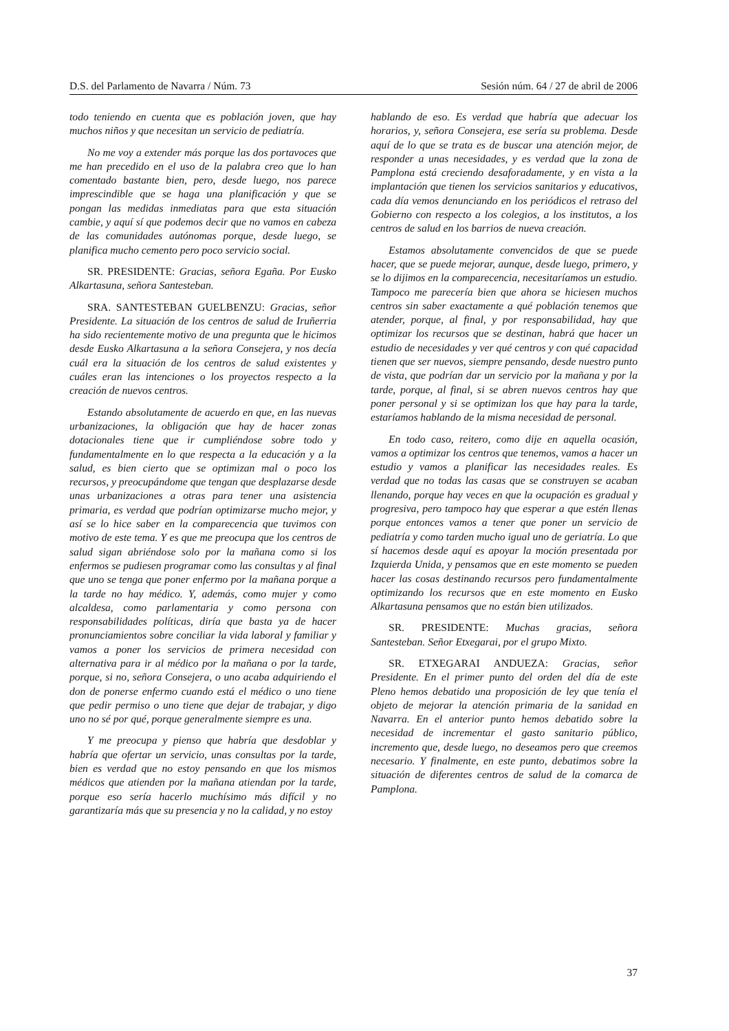D.S. del Parlamento de Navarra / Núm. 73 Sesión núm. 64 / 27 de abril de 2006
todo teniendo en cuenta que es población joven, que hay muchos niños y que necesitan un servicio de pediatría.
No me voy a extender más porque las dos portavoces que me han precedido en el uso de la palabra creo que lo han comentado bastante bien, pero, desde luego, nos parece imprescindible que se haga una planificación y que se pongan las medidas inmediatas para que esta situación cambie, y aquí sí que podemos decir que no vamos en cabeza de las comunidades autónomas porque, desde luego, se planifica mucho cemento pero poco servicio social.
SR. PRESIDENTE: Gracias, señora Egaña. Por Eusko Alkartasuna, señora Santesteban.
SRA. SANTESTEBAN GUELBENZU: Gracias, señor Presidente. La situación de los centros de salud de Iruñerria ha sido recientemente motivo de una pregunta que le hicimos desde Eusko Alkartasuna a la señora Consejera, y nos decía cuál era la situación de los centros de salud existentes y cuáles eran las intenciones o los proyectos respecto a la creación de nuevos centros.
Estando absolutamente de acuerdo en que, en las nuevas urbanizaciones, la obligación que hay de hacer zonas dotacionales tiene que ir cumpliéndose sobre todo y fundamentalmente en lo que respecta a la educación y a la salud, es bien cierto que se optimizan mal o poco los recursos, y preocupándome que tengan que desplazarse desde unas urbanizaciones a otras para tener una asistencia primaria, es verdad que podrían optimizarse mucho mejor, y así se lo hice saber en la comparecencia que tuvimos con motivo de este tema. Y es que me preocupa que los centros de salud sigan abriéndose solo por la mañana como si los enfermos se pudiesen programar como las consultas y al final que uno se tenga que poner enfermo por la mañana porque a la tarde no hay médico. Y, además, como mujer y como alcaldesa, como parlamentaria y como persona con responsabilidades políticas, diría que basta ya de hacer pronunciamientos sobre conciliar la vida laboral y familiar y vamos a poner los servicios de primera necesidad con alternativa para ir al médico por la mañana o por la tarde, porque, si no, señora Consejera, o uno acaba adquiriendo el don de ponerse enfermo cuando está el médico o uno tiene que pedir permiso o uno tiene que dejar de trabajar, y digo uno no sé por qué, porque generalmente siempre es una.
Y me preocupa y pienso que habría que desdoblar y habría que ofertar un servicio, unas consultas por la tarde, bien es verdad que no estoy pensando en que los mismos médicos que atienden por la mañana atiendan por la tarde, porque eso sería hacerlo muchísimo más difícil y no garantizaría más que su presencia y no la calidad, y no estoy
hablando de eso. Es verdad que habría que adecuar los horarios, y, señora Consejera, ese sería su problema. Desde aquí de lo que se trata es de buscar una atención mejor, de responder a unas necesidades, y es verdad que la zona de Pamplona está creciendo desaforadamente, y en vista a la implantación que tienen los servicios sanitarios y educativos, cada día vemos denunciando en los periódicos el retraso del Gobierno con respecto a los colegios, a los institutos, a los centros de salud en los barrios de nueva creación.
Estamos absolutamente convencidos de que se puede hacer, que se puede mejorar, aunque, desde luego, primero, y se lo dijimos en la comparecencia, necesitaríamos un estudio. Tampoco me parecería bien que ahora se hiciesen muchos centros sin saber exactamente a qué población tenemos que atender, porque, al final, y por responsabilidad, hay que optimizar los recursos que se destinan, habrá que hacer un estudio de necesidades y ver qué centros y con qué capacidad tienen que ser nuevos, siempre pensando, desde nuestro punto de vista, que podrían dar un servicio por la mañana y por la tarde, porque, al final, si se abren nuevos centros hay que poner personal y si se optimizan los que hay para la tarde, estaríamos hablando de la misma necesidad de personal.
En todo caso, reitero, como dije en aquella ocasión, vamos a optimizar los centros que tenemos, vamos a hacer un estudio y vamos a planificar las necesidades reales. Es verdad que no todas las casas que se construyen se acaban llenando, porque hay veces en que la ocupación es gradual y progresiva, pero tampoco hay que esperar a que estén llenas porque entonces vamos a tener que poner un servicio de pediatría y como tarden mucho igual uno de geriatría. Lo que sí hacemos desde aquí es apoyar la moción presentada por Izquierda Unida, y pensamos que en este momento se pueden hacer las cosas destinando recursos pero fundamentalmente optimizando los recursos que en este momento en Eusko Alkartasuna pensamos que no están bien utilizados.
SR. PRESIDENTE: Muchas gracias, señora Santesteban. Señor Etxegarai, por el grupo Mixto.
SR. ETXEGARAI ANDUEZA: Gracias, señor Presidente. En el primer punto del orden del día de este Pleno hemos debatido una proposición de ley que tenía el objeto de mejorar la atención primaria de la sanidad en Navarra. En el anterior punto hemos debatido sobre la necesidad de incrementar el gasto sanitario público, incremento que, desde luego, no deseamos pero que creemos necesario. Y finalmente, en este punto, debatimos sobre la situación de diferentes centros de salud de la comarca de Pamplona.
37